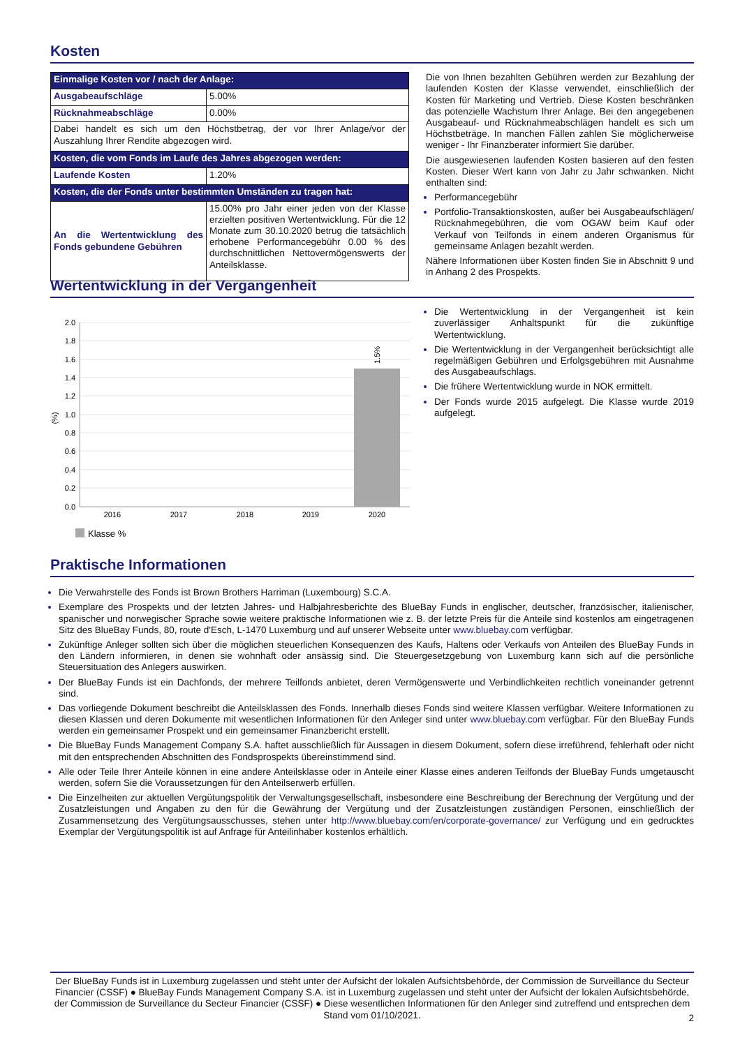Kosten
| Einmalige Kosten vor / nach der Anlage: | |
| Ausgabeaufschläge | 5.00% |
| Rücknahmeabschläge | 0.00% |
| Dabei handelt es sich um den Höchstbetrag, der vor Ihrer Anlage/vor der Auszahlung Ihrer Rendite abgezogen wird. | |
| Kosten, die vom Fonds im Laufe des Jahres abgezogen werden: | |
| Laufende Kosten | 1.20% |
| Kosten, die der Fonds unter bestimmten Umständen zu tragen hat: | |
| An die Wertentwicklung des Fonds gebundene Gebühren | 15.00% pro Jahr einer jeden von der Klasse erzielten positiven Wertentwicklung. Für die 12 Monate zum 30.10.2020 betrug die tatsächlich erhobene Performancegebühr 0.00 % des durchschnittlichen Nettovermögenswerts der Anteilsklasse. |
Die von Ihnen bezahlten Gebühren werden zur Bezahlung der laufenden Kosten der Klasse verwendet, einschließlich der Kosten für Marketing und Vertrieb. Diese Kosten beschränken das potenzielle Wachstum Ihrer Anlage. Bei den angegebenen Ausgabeauf- und Rücknahmeabschlägen handelt es sich um Höchstbeträge. In manchen Fällen zahlen Sie möglicherweise weniger - Ihr Finanzberater informiert Sie darüber.
Die ausgewiesenen laufenden Kosten basieren auf den festen Kosten. Dieser Wert kann von Jahr zu Jahr schwanken. Nicht enthalten sind:
Performancegebühr
Portfolio-Transaktionskosten, außer bei Ausgabeaufschlägen/ Rücknahmegebühren, die vom OGAW beim Kauf oder Verkauf von Teilfonds in einem anderen Organismus für gemeinsame Anlagen bezahlt werden.
Nähere Informationen über Kosten finden Sie in Abschnitt 9 und in Anhang 2 des Prospekts.
Wertentwicklung in der Vergangenheit
1.5%
2.0
1.8
1.6
1.4
1.2
1.0
0.8
0.6
0.4
0.2
0.0
(%)
2016
2017
2018
2019
2020
Klasse %
Die Wertentwicklung in der Vergangenheit ist kein zuverlässiger Anhaltspunkt für die zukünftige Wertentwicklung.
Die Wertentwicklung in der Vergangenheit berücksichtigt alle regelmäßigen Gebühren und Erfolgsgebühren mit Ausnahme des Ausgabeaufschlags.
Die frühere Wertentwicklung wurde in NOK ermittelt.
Der Fonds wurde 2015 aufgelegt. Die Klasse wurde 2019 aufgelegt.
Praktische Informationen
Die Verwahrstelle des Fonds ist Brown Brothers Harriman (Luxembourg) S.C.A.
Exemplare des Prospekts und der letzten Jahres- und Halbjahresberichte des BlueBay Funds in englischer, deutscher, französischer, italienischer, spanischer und norwegischer Sprache sowie weitere praktische Informationen wie z. B. der letzte Preis für die Anteile sind kostenlos am eingetragenen Sitz des BlueBay Funds, 80, route d'Esch, L-1470 Luxemburg und auf unserer Webseite unter www.bluebay.com verfügbar.
Zukünftige Anleger sollten sich über die möglichen steuerlichen Konsequenzen des Kaufs, Haltens oder Verkaufs von Anteilen des BlueBay Funds in den Ländern informieren, in denen sie wohnhaft oder ansässig sind. Die Steuergesetzgebung von Luxemburg kann sich auf die persönliche Steuersituation des Anlegers auswirken.
Der BlueBay Funds ist ein Dachfonds, der mehrere Teilfonds anbietet, deren Vermögenswerte und Verbindlichkeiten rechtlich voneinander getrennt sind.
Das vorliegende Dokument beschreibt die Anteilsklassen des Fonds. Innerhalb dieses Fonds sind weitere Klassen verfügbar. Weitere Informationen zu diesen Klassen und deren Dokumente mit wesentlichen Informationen für den Anleger sind unter www.bluebay.com verfügbar. Für den BlueBay Funds werden ein gemeinsamer Prospekt und ein gemeinsamer Finanzbericht erstellt.
Die BlueBay Funds Management Company S.A. haftet ausschließlich für Aussagen in diesem Dokument, sofern diese irreführend, fehlerhaft oder nicht mit den entsprechenden Abschnitten des Fondsprospekts übereinstimmend sind.
Alle oder Teile Ihrer Anteile können in eine andere Anteilsklasse oder in Anteile einer Klasse eines anderen Teilfonds der BlueBay Funds umgetauscht werden, sofern Sie die Voraussetzungen für den Anteilserwerb erfüllen.
Die Einzelheiten zur aktuellen Vergütungspolitik der Verwaltungsgesellschaft, insbesondere eine Beschreibung der Berechnung der Vergütung und der Zusatzleistungen und Angaben zu den für die Gewährung der Vergütung und der Zusatzleistungen zuständigen Personen, einschließlich der Zusammensetzung des Vergütungsausschusses, stehen unter http://www.bluebay.com/en/corporate-governance/ zur Verfügung und ein gedrucktes Exemplar der Vergütungspolitik ist auf Anfrage für Anteilinhaber kostenlos erhältlich.
Der BlueBay Funds ist in Luxemburg zugelassen und steht unter der Aufsicht der lokalen Aufsichtsbehörde, der Commission de Surveillance du Secteur Financier (CSSF) ● BlueBay Funds Management Company S.A. ist in Luxemburg zugelassen und steht unter der Aufsicht der lokalen Aufsichtsbehörde, der Commission de Surveillance du Secteur Financier (CSSF) ● Diese wesentlichen Informationen für den Anleger sind zutreffend und entsprechen dem Stand vom 01/10/2021.
2